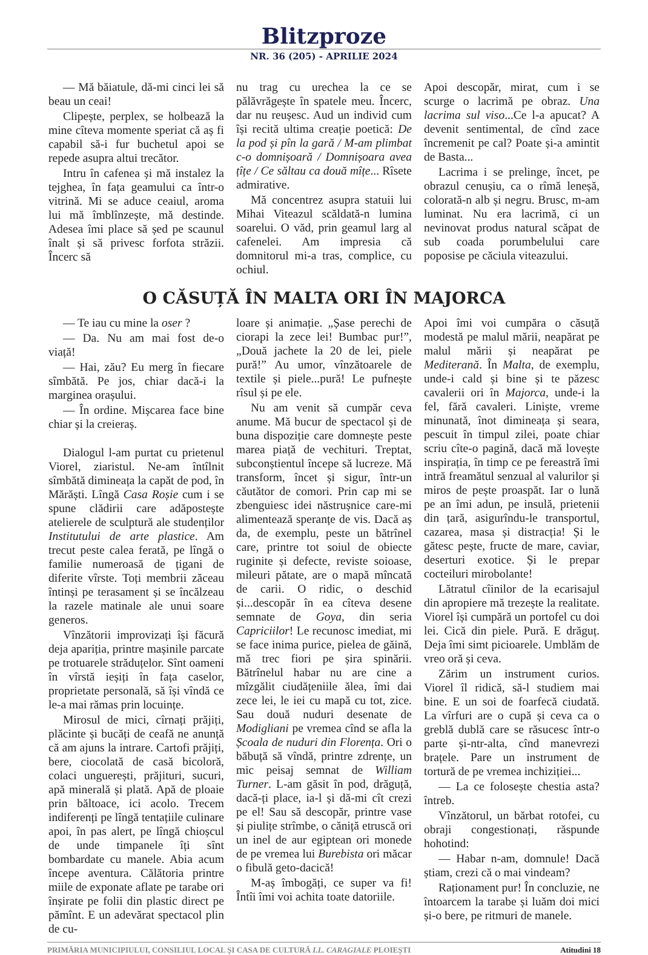Blitzproze
NR. 36 (205) - APRILIE 2024
— Mă băiatule, dă-mi cinci lei să beau un ceai!
Clipește, perplex, se holbează la mine cîteva momente speriat că aș fi capabil să-i fur buchetul apoi se repede asupra altui trecător.
Intru în cafenea și mă instalez la tejghea, în fața geamului ca într-o vitrină. Mi se aduce ceaiul, aroma lui mă îmblînzește, mă destinde. Adesea îmi place să șed pe scaunul înalt și să privesc forfota străzii. Încerc să
nu trag cu urechea la ce se pălăvrăgește în spatele meu. Încerc, dar nu reușesc. Aud un individ cum își recită ultima creație poetică: De la pod și pîn la gară / M-am plimbat c-o domnișoară / Domnișoara avea țîțe / Ce săltau ca două mîțe... Rîsete admirative.
Mă concentrez asupra statuii lui Mihai Viteazul scăldată-n lumina soarelui. O văd, prin geamul larg al cafenelei. Am impresia că domnitorul mi-a tras, complice, cu ochiul.
Apoi descopăr, mirat, cum i se scurge o lacrimă pe obraz. Una lacrima sul viso...Ce l-a apucat? A devenit sentimental, de cînd zace încremenit pe cal? Poate și-a amintit de Basta...
Lacrima i se prelinge, încet, pe obrazul cenușiu, ca o rîmă leneșă, colorată-n alb și negru. Brusc, m-am luminat. Nu era lacrimă, ci un nevinovat produs natural scăpat de sub coada porumbelului care poposise pe căciula viteazului.
O CĂSUȚĂ ÎN MALTA ORI ÎN MAJORCA
— Te iau cu mine la oser ?
— Da. Nu am mai fost de-o viață!
— Hai, zău? Eu merg în fiecare sîmbătă. Pe jos, chiar dacă-i la marginea orașului.
— În ordine. Mișcarea face bine chiar și la creieraș.
Dialogul l-am purtat cu prietenul Viorel, ziaristul. Ne-am întîlnit sîmbătă dimineața la capăt de pod, în Mărăști. Lîngă Casa Roșie cum i se spune clădirii care adăpostește atelierele de sculptură ale studenților Institutului de arte plastice. Am trecut peste calea ferată, pe lîngă o familie numeroasă de țigani de diferite vîrste. Toți membrii zăceau întinși pe terasament și se încălzeau la razele matinale ale unui soare generos.
Vînzătorii improvizați își făcură deja apariția, printre mașinile parcate pe trotuarele străduțelor. Sînt oameni în vîrstă ieșiți în fața caselor, proprietate personală, să își vîndă ce le-a mai rămas prin locuințe.
Mirosul de mici, cîrnați prăjiți, plăcinte și bucăți de ceafă ne anunță că am ajuns la intrare. Cartofi prăjiți, bere, ciocolată de casă bicoloră, colaci unguerești, prăjituri, sucuri, apă minerală și plată. Apă de ploaie prin băltoace, ici acolo. Trecem indiferenți pe lîngă tentațiile culinare apoi, în pas alert, pe lîngă chioșcul de unde timpanele îți sînt bombardate cu manele. Abia acum începe aventura. Călătoria printre miile de exponate aflate pe tarabe ori înșirate pe folii din plastic direct pe pămînt. E un adevărat spectacol plin de cu-
loare și animație. „Șase perechi de ciorapi la zece lei! Bumbac pur!”, „Două jachete la 20 de lei, piele pură!” Au umor, vînzătoarele de textile și piele...pură! Le pufnește rîsul și pe ele.
Nu am venit să cumpăr ceva anume. Mă bucur de spectacol și de buna dispoziție care domnește peste marea piață de vechituri. Treptat, subconștientul începe să lucreze. Mă transform, încet și sigur, într-un căutător de comori. Prin cap mi se zbenguiesc idei năstrușnice care-mi alimentează speranțe de vis. Dacă aș da, de exemplu, peste un bătrînel care, printre tot soiul de obiecte ruginite și defecte, reviste soioase, mileuri pătate, are o mapă mîncată de carii. O ridic, o deschid și...descopăr în ea cîteva desene semnate de Goya, din seria Capriciilor! Le recunosc imediat, mi se face inima purice, pielea de găină, mă trec fiori pe șira spinării. Bătrînelul habar nu are cine a mîzgălit ciudățeniile ălea, îmi dai zece lei, le iei cu mapă cu tot, zice. Sau două nuduri desenate de Modigliani pe vremea cînd se afla la Școala de nuduri din Florența. Ori o băbuță să vîndă, printre zdrențe, un mic peisaj semnat de William Turner. L-am găsit în pod, drăguță, dacă-ți place, ia-l și dă-mi cît crezi pe el! Sau să descopăr, printre vase și piulițe strîmbe, o căniță etruscă ori un inel de aur egiptean ori monede de pe vremea lui Burebista ori măcar o fibulă geto-dacică!
M-aș îmbogăți, ce super va fi! Întîi îmi voi achita toate datoriile.
Apoi îmi voi cumpăra o căsuță modestă pe malul mării, neapărat pe malul mării și neapărat pe Mediterană. În Malta, de exemplu, unde-i cald și bine și te păzesc cavalerii ori în Majorca, unde-i la fel, fără cavaleri. Liniște, vreme minunată, înot dimineața și seara, pescuit în timpul zilei, poate chiar scriu cîte-o pagină, dacă mă lovește inspirația, în timp ce pe fereastră îmi intră freamătul senzual al valurilor și miros de pește proaspăt. Iar o lună pe an îmi adun, pe insulă, prietenii din țară, asigurîndu-le transportul, cazarea, masa și distracția! Și le gătesc pește, fructe de mare, caviar, deserturi exotice. Și le prepar cocteiluri mirobolante!
Lătratul cîinilor de la ecarisajul din apropiere mă trezește la realitate. Viorel își cumpără un portofel cu doi lei. Cică din piele. Pură. E drăguț. Deja îmi simt picioarele. Umblăm de vreo oră și ceva.
Zărim un instrument curios. Viorel îl ridică, să-l studiem mai bine. E un soi de foarfecă ciudată. La vîrfuri are o cupă și ceva ca o greblă dublă care se răsucesc într-o parte și-ntr-alta, cînd manevrezi brațele. Pare un instrument de tortură de pe vremea inchiziției...
— La ce folosește chestia asta? întreb.
Vînzătorul, un bărbat rotofei, cu obraji congestionați, răspunde hohotind:
— Habar n-am, domnule! Dacă știam, crezi că o mai vindeam?
Raționament pur! În concluzie, ne întoarcem la tarabe și luăm doi mici și-o bere, pe ritmuri de manele.
PRIMĂRIA MUNICIPIULUI, CONSILIUL LOCAL ȘI CASA DE CULTURĂ I.L. CARAGIALE PLOIEȘTI Atitudini 18